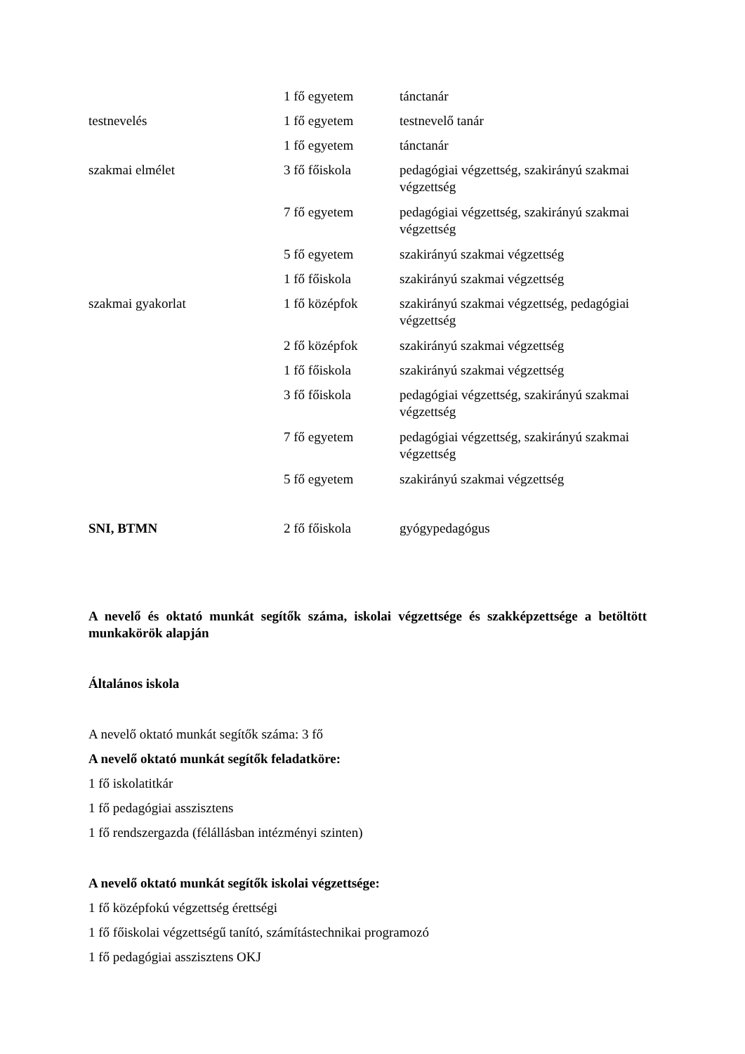| | 1 fő egyetem | tánctanár |
| testnevelés | 1 fő egyetem | testnevelő tanár |
| | 1 fő egyetem | tánctanár |
| szakmai elmélet | 3 fő főiskola | pedagógiai végzettség, szakirányú szakmai végzettség |
| | 7 fő egyetem | pedagógiai végzettség, szakirányú szakmai végzettség |
| | 5 fő egyetem | szakirányú szakmai végzettség |
| | 1 fő főiskola | szakirányú szakmai végzettség |
| szakmai gyakorlat | 1 fő középfok | szakirányú szakmai végzettség, pedagógiai végzettség |
| | 2 fő középfok | szakirányú szakmai végzettség |
| | 1 fő főiskola | szakirányú szakmai végzettség |
| | 3 fő főiskola | pedagógiai végzettség, szakirányú szakmai végzettség |
| | 7 fő egyetem | pedagógiai végzettség, szakirányú szakmai végzettség |
| | 5 fő egyetem | szakirányú szakmai végzettség |
| SNI, BTMN | 2 fő főiskola | gyógypedagógus |
A nevelő és oktató munkát segítők száma, iskolai végzettsége és szakképzettsége a betöltött munkakörök alapján
Általános iskola
A nevelő oktató munkát segítők száma: 3 fő
A nevelő oktató munkát segítők feladatköre:
1 fő iskolatitkár
1 fő pedagógiai asszisztens
1 fő rendszergazda (félállásban intézményi szinten)
A nevelő oktató munkát segítők iskolai végzettsége:
1 fő középfokú végzettség érettségi
1 fő főiskolai végzettségű tanító, számítástechnikai programozó
1 fő pedagógiai asszisztens OKJ